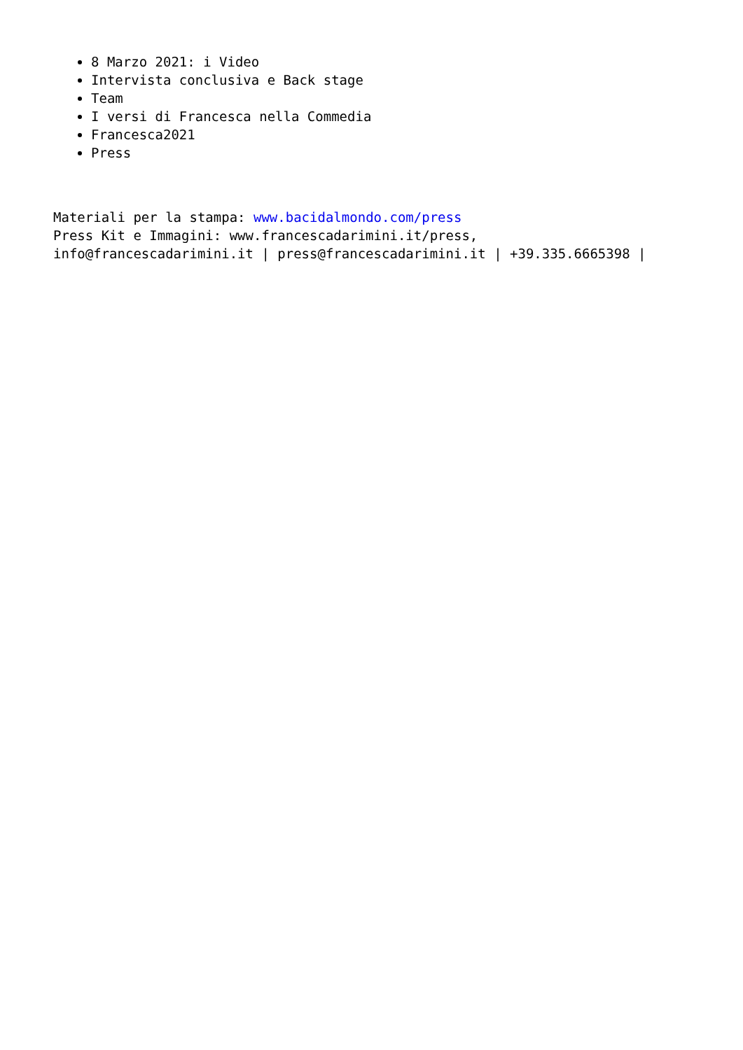8 Marzo 2021: i Video
Intervista conclusiva e Back stage
Team
I versi di Francesca nella Commedia
Francesca2021
Press
Materiali per la stampa: www.bacidalmondo.com/press
Press Kit e Immagini: www.francescadarimini.it/press,
info@francescadarimini.it | press@francescadarimini.it | +39.335.6665398 |